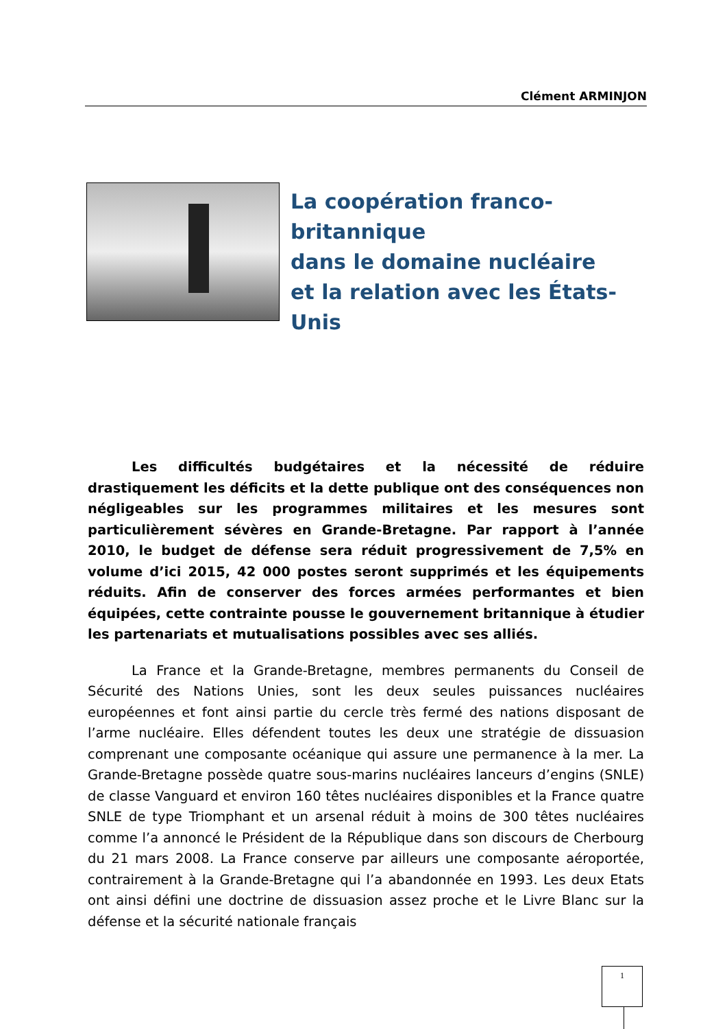Clément ARMINJON
La coopération franco-britannique
dans le domaine nucléaire
et la relation avec les États-Unis
Les difficultés budgétaires et la nécessité de réduire drastiquement les déficits et la dette publique ont des conséquences non négligeables sur les programmes militaires et les mesures sont particulièrement sévères en Grande-Bretagne. Par rapport à l’année 2010, le budget de défense sera réduit progressivement de 7,5% en volume d’ici 2015, 42 000 postes seront supprimés et les équipements réduits. Afin de conserver des forces armées performantes et bien équipées, cette contrainte pousse le gouvernement britannique à étudier les partenariats et mutualisations possibles avec ses alliés.
La France et la Grande-Bretagne, membres permanents du Conseil de Sécurité des Nations Unies, sont les deux seules puissances nucléaires européennes et font ainsi partie du cercle très fermé des nations disposant de l’arme nucléaire. Elles défendent toutes les deux une stratégie de dissuasion comprenant une composante océanique qui assure une permanence à la mer. La Grande-Bretagne possède quatre sous-marins nucléaires lanceurs d’engins (SNLE) de classe Vanguard et environ 160 têtes nucléaires disponibles et la France quatre SNLE de type Triomphant et un arsenal réduit à moins de 300 têtes nucléaires comme l’a annoncé le Président de la République dans son discours de Cherbourg du 21 mars 2008. La France conserve par ailleurs une composante aéroportée, contrairement à la Grande-Bretagne qui l’a abandonnée en 1993. Les deux Etats ont ainsi défini une doctrine de dissuasion assez proche et le Livre Blanc sur la défense et la sécurité nationale français
1